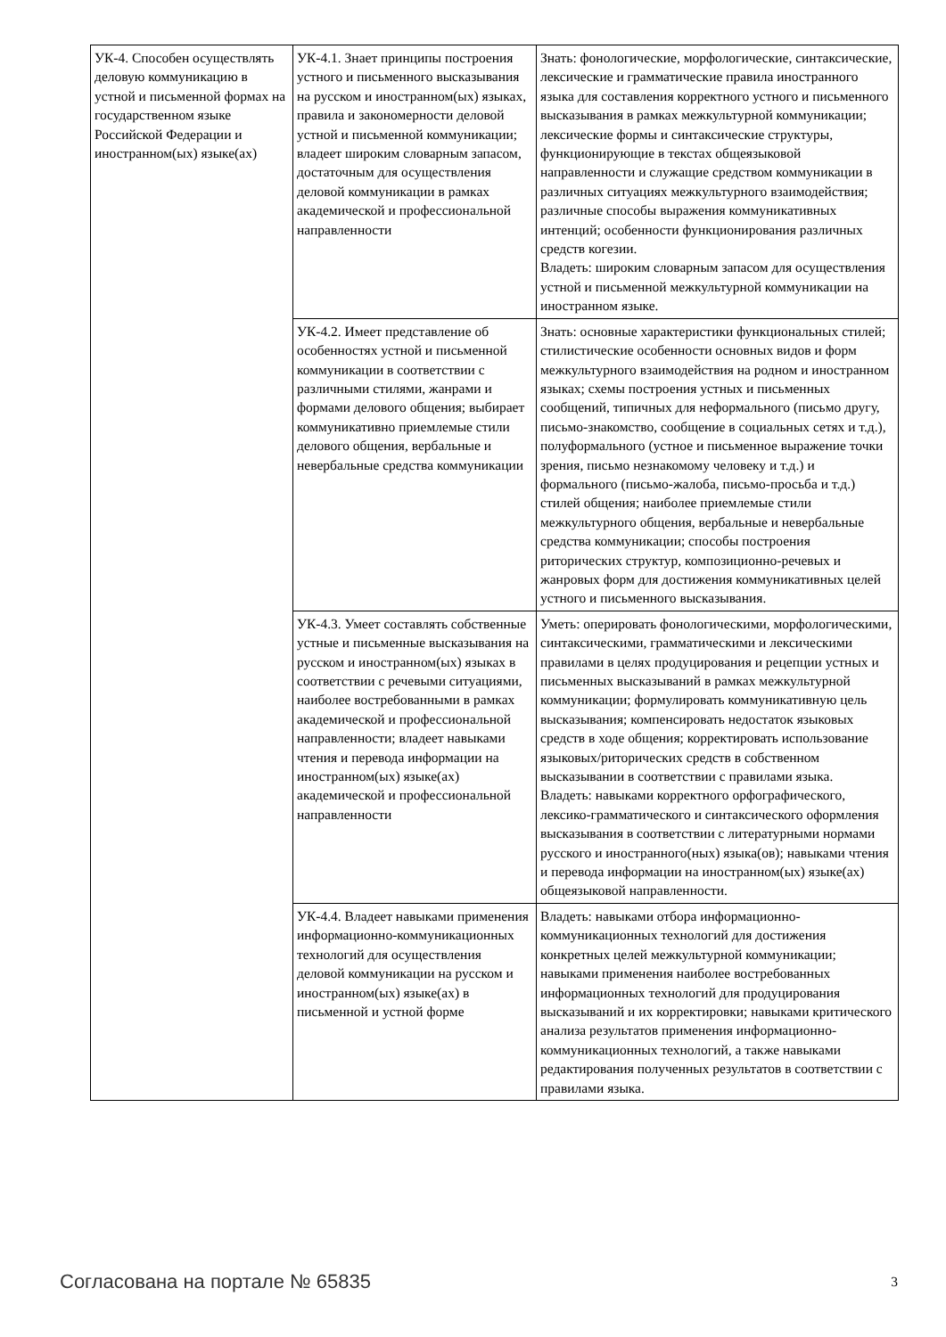| УК-4. Способен осуществлять деловую коммуникацию в устной и письменной формах на государственном языке Российской Федерации и иностранном(ых) языке(ах) | УК-4.1. Знает принципы построения устного и письменного высказывания на русском и иностранном(ых) языках, правила и закономерности деловой устной и письменной коммуникации; владеет широким словарным запасом, достаточным для осуществления деловой коммуникации в рамках академической и профессиональной направленности | Знать: фонологические, морфологические, синтаксические, лексические и грамматические правила иностранного языка для составления корректного устного и письменного высказывания в рамках межкультурной коммуникации; лексические формы и синтаксические структуры, функционирующие в текстах общеязыковой направленности и служащие средством коммуникации в различных ситуациях межкультурного взаимодействия; различные способы выражения коммуникативных интенций; особенности функционирования различных средств когезии. Владеть: широким словарным запасом для осуществления устной и письменной межкультурной коммуникации на иностранном языке. |
| | УК-4.2. Имеет представление об особенностях устной и письменной коммуникации в соответствии с различными стилями, жанрами и формами делового общения; выбирает коммуникативно приемлемые стили делового общения, вербальные и невербальные средства коммуникации | Знать: основные характеристики функциональных стилей; стилистические особенности основных видов и форм межкультурного взаимодействия на родном и иностранном языках; схемы построения устных и письменных сообщений, типичных для неформального (письмо другу, письмо-знакомство, сообщение в социальных сетях и т.д.), полуформального (устное и письменное выражение точки зрения, письмо незнакомому человеку и т.д.) и формального (письмо-жалоба, письмо-просьба и т.д.) стилей общения; наиболее приемлемые стили межкультурного общения, вербальные и невербальные средства коммуникации; способы построения риторических структур, композиционно-речевых и жанровых форм для достижения коммуникативных целей устного и письменного высказывания. |
| | УК-4.3. Умеет составлять собственные устные и письменные высказывания на русском и иностранном(ых) языках в соответствии с речевыми ситуациями, наиболее востребованными в рамках академической и профессиональной направленности; владеет навыками чтения и перевода информации на иностранном(ых) языке(ах) академической и профессиональной направленности | Уметь: оперировать фонологическими, морфологическими, синтаксическими, грамматическими и лексическими правилами в целях продуцирования и рецепции устных и письменных высказываний в рамках межкультурной коммуникации; формулировать коммуникативную цель высказывания; компенсировать недостаток языковых средств в ходе общения; корректировать использование языковых/риторических средств в собственном высказывании в соответствии с правилами языка. Владеть: навыками корректного орфографического, лексико-грамматического и синтаксического оформления высказывания в соответствии с литературными нормами русского и иностранного(ных) языка(ов); навыками чтения и перевода информации на иностранном(ых) языке(ах) общеязыковой направленности. |
| | УК-4.4. Владеет навыками применения информационно-коммуникационных технологий для осуществления деловой коммуникации на русском и иностранном(ых) языке(ах) в письменной и устной форме | Владеть: навыками отбора информационно-коммуникационных технологий для достижения конкретных целей межкультурной коммуникации; навыками применения наиболее востребованных информационных технологий для продуцирования высказываний и их корректировки; навыками критического анализа результатов применения информационно-коммуникационных технологий, а также навыками редактирования полученных результатов в соответствии с правилами языка. |
Согласована на портале № 65835 3